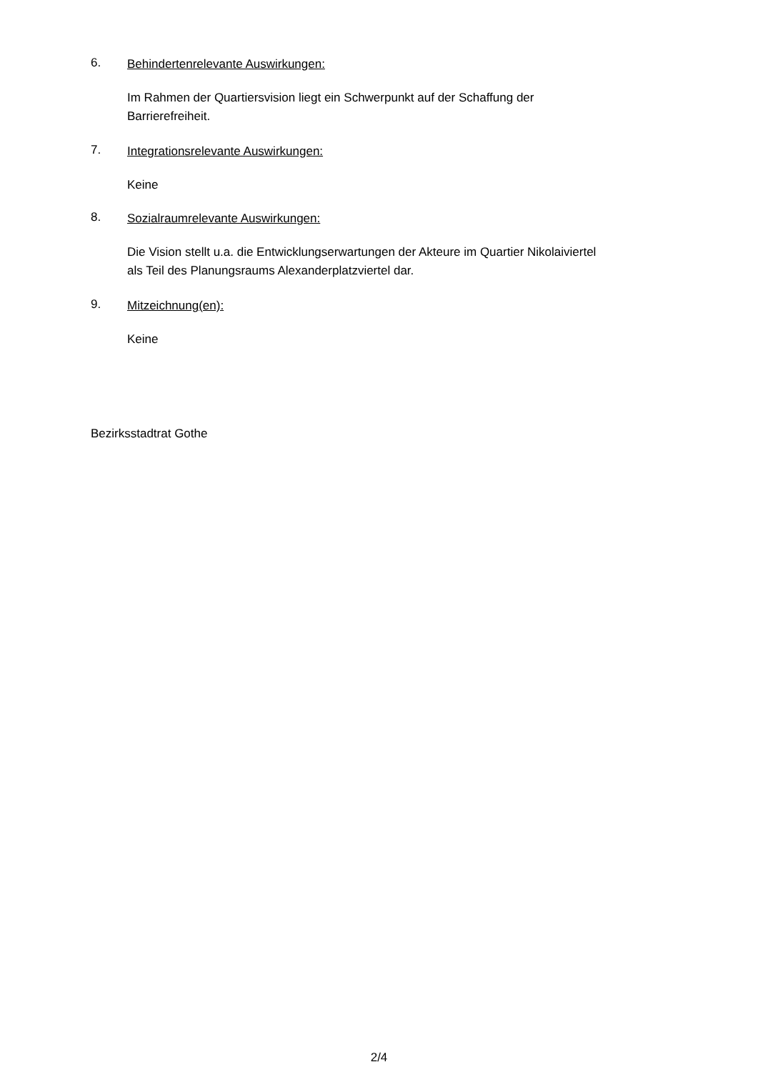6.
Behindertenrelevante Auswirkungen:
Im Rahmen der Quartiersvision liegt ein Schwerpunkt auf der Schaffung der
Barrierefreiheit.
7.
Integrationsrelevante Auswirkungen:
Keine
8.
Sozialraumrelevante Auswirkungen:
Die Vision stellt u.a. die Entwicklungserwartungen der Akteure im Quartier Nikolaiviertel
als Teil des Planungsraums Alexanderplatzviertel dar.
9.
Mitzeichnung(en):
Keine
Bezirksstadtrat Gothe
2/4